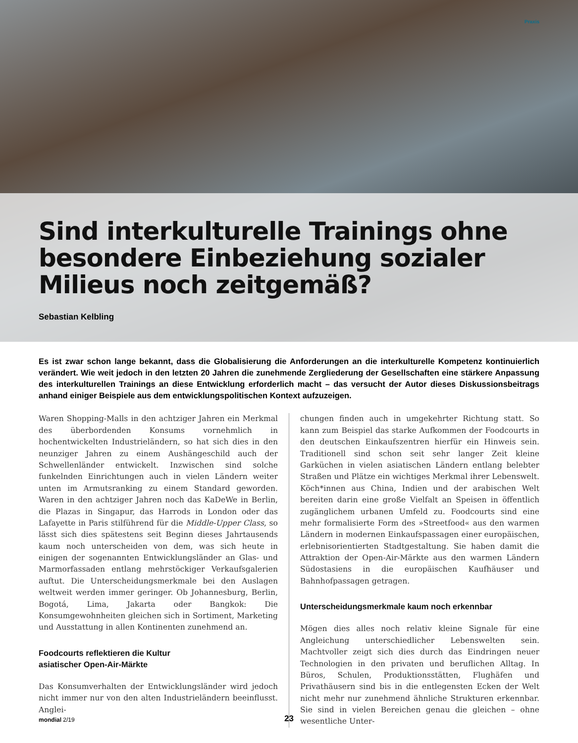Praxis
Sind interkulturelle Trainings ohne besondere Einbeziehung sozialer Milieus noch zeitgemäß?
Sebastian Kelbling
Es ist zwar schon lange bekannt, dass die Globalisierung die Anforderungen an die interkulturelle Kompetenz kontinuierlich verändert. Wie weit jedoch in den letzten 20 Jahren die zunehmende Zergliederung der Gesellschaften eine stärkere Anpassung des interkulturellen Trainings an diese Entwicklung erforderlich macht – das versucht der Autor dieses Diskussionsbeitrags anhand einiger Beispiele aus dem entwicklungspolitischen Kontext aufzuzeigen.
Waren Shopping-Malls in den achtziger Jahren ein Merkmal des überbordenden Konsums vornehmlich in hochentwickelten Industrieländern, so hat sich dies in den neunziger Jahren zu einem Aushängeschild auch der Schwellenländer entwickelt. Inzwischen sind solche funkelnden Einrichtungen auch in vielen Ländern weiter unten im Armutsranking zu einem Standard geworden. Waren in den achtziger Jahren noch das KaDeWe in Berlin, die Plazas in Singapur, das Harrods in London oder das Lafayette in Paris stilführend für die Middle-Upper Class, so lässt sich dies spätestens seit Beginn dieses Jahrtausends kaum noch unterscheiden von dem, was sich heute in einigen der sogenannten Entwicklungsländer an Glas- und Marmorfassaden entlang mehrstöckiger Verkaufsgalerien auftut. Die Unterscheidungsmerkmale bei den Auslagen weltweit werden immer geringer. Ob Johannesburg, Berlin, Bogotá, Lima, Jakarta oder Bangkok: Die Konsumgewohnheiten gleichen sich in Sortiment, Marketing und Ausstattung in allen Kontinenten zunehmend an.
Foodcourts reflektieren die Kultur
asiatischer Open-Air-Märkte
Das Konsumverhalten der Entwicklungsländer wird jedoch nicht immer nur von den alten Industrieländern beeinflusst. Anglei-
chungen finden auch in umgekehrter Richtung statt. So kann zum Beispiel das starke Aufkommen der Foodcourts in den deutschen Einkaufszentren hierfür ein Hinweis sein. Traditionell sind schon seit sehr langer Zeit kleine Garküchen in vielen asiatischen Ländern entlang belebter Straßen und Plätze ein wichtiges Merkmal ihrer Lebenswelt. Köch*innen aus China, Indien und der arabischen Welt bereiten darin eine große Vielfalt an Speisen in öffentlich zugänglichem urbanen Umfeld zu. Foodcourts sind eine mehr formalisierte Form des »Streetfood« aus den warmen Ländern in modernen Einkaufspassagen einer europäischen, erlebnisorientierten Stadtgestaltung. Sie haben damit die Attraktion der Open-Air-Märkte aus den warmen Ländern Südostasiens in die europäischen Kaufhäuser und Bahnhofpassagen getragen.
Unterscheidungsmerkmale kaum noch erkennbar
Mögen dies alles noch relativ kleine Signale für eine Angleichung unterschiedlicher Lebenswelten sein. Machtvoller zeigt sich dies durch das Eindringen neuer Technologien in den privaten und beruflichen Alltag. In Büros, Schulen, Produktionsstätten, Flughäfen und Privathäusern sind bis in die entlegensten Ecken der Welt nicht mehr nur zunehmend ähnliche Strukturen erkennbar. Sie sind in vielen Bereichen genau die gleichen – ohne wesentliche Unter-
mondial 2/19 23